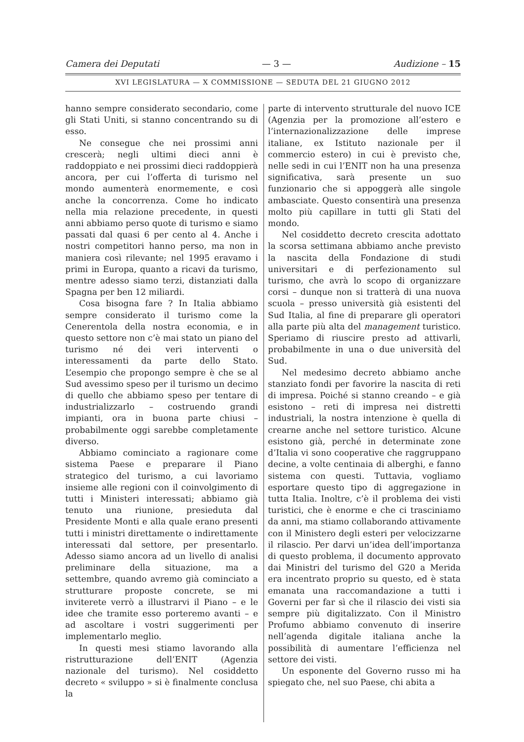Camera dei Deputati — 3 — Audizione – 15
XVI LEGISLATURA — X COMMISSIONE — SEDUTA DEL 21 GIUGNO 2012
hanno sempre considerato secondario, come gli Stati Uniti, si stanno concentrando su di esso.
Ne consegue che nei prossimi anni crescerà; negli ultimi dieci anni è raddoppiato e nei prossimi dieci raddoppierà ancora, per cui l’offerta di turismo nel mondo aumenterà enormemente, e così anche la concorrenza. Come ho indicato nella mia relazione precedente, in questi anni abbiamo perso quote di turismo e siamo passati dal quasi 6 per cento al 4. Anche i nostri competitori hanno perso, ma non in maniera così rilevante; nel 1995 eravamo i primi in Europa, quanto a ricavi da turismo, mentre adesso siamo terzi, distanziati dalla Spagna per ben 12 miliardi.
Cosa bisogna fare ? In Italia abbiamo sempre considerato il turismo come la Cenerentola della nostra economia, e in questo settore non c’è mai stato un piano del turismo né dei veri interventi o interessamenti da parte dello Stato. L’esempio che propongo sempre è che se al Sud avessimo speso per il turismo un decimo di quello che abbiamo speso per tentare di industrializzarlo – costruendo grandi impianti, ora in buona parte chiusi – probabilmente oggi sarebbe completamente diverso.
Abbiamo cominciato a ragionare come sistema Paese e preparare il Piano strategico del turismo, a cui lavoriamo insieme alle regioni con il coinvolgimento di tutti i Ministeri interessati; abbiamo già tenuto una riunione, presieduta dal Presidente Monti e alla quale erano presenti tutti i ministri direttamente o indirettamente interessati dal settore, per presentarlo. Adesso siamo ancora ad un livello di analisi preliminare della situazione, ma a settembre, quando avremo già cominciato a strutturare proposte concrete, se mi inviterete verrò a illustrarvi il Piano – e le idee che tramite esso porteremo avanti – e ad ascoltare i vostri suggerimenti per implementarlo meglio.
In questi mesi stiamo lavorando alla ristrutturazione dell’ENIT (Agenzia nazionale del turismo). Nel cosiddetto decreto « sviluppo » si è finalmente conclusa la
parte di intervento strutturale del nuovo ICE (Agenzia per la promozione all’estero e l’internazionalizzazione delle imprese italiane, ex Istituto nazionale per il commercio estero) in cui è previsto che, nelle sedi in cui l’ENIT non ha una presenza significativa, sarà presente un suo funzionario che si appoggerà alle singole ambasciate. Questo consentirà una presenza molto più capillare in tutti gli Stati del mondo.
Nel cosiddetto decreto crescita adottato la scorsa settimana abbiamo anche previsto la nascita della Fondazione di studi universitari e di perfezionamento sul turismo, che avrà lo scopo di organizzare corsi – dunque non si tratterà di una nuova scuola – presso università già esistenti del Sud Italia, al fine di preparare gli operatori alla parte più alta del management turistico. Speriamo di riuscire presto ad attivarli, probabilmente in una o due università del Sud.
Nel medesimo decreto abbiamo anche stanziato fondi per favorire la nascita di reti di impresa. Poiché si stanno creando – e già esistono – reti di impresa nei distretti industriali, la nostra intenzione è quella di crearne anche nel settore turistico. Alcune esistono già, perché in determinate zone d’Italia vi sono cooperative che raggruppano decine, a volte centinaia di alberghi, e fanno sistema con questi. Tuttavia, vogliamo esportare questo tipo di aggregazione in tutta Italia. Inoltre, c’è il problema dei visti turistici, che è enorme e che ci trasciniamo da anni, ma stiamo collaborando attivamente con il Ministero degli esteri per velocizzarne il rilascio. Per darvi un’idea dell’importanza di questo problema, il documento approvato dai Ministri del turismo del G20 a Merida era incentrato proprio su questo, ed è stata emanata una raccomandazione a tutti i Governi per far sì che il rilascio dei visti sia sempre più digitalizzato. Con il Ministro Profumo abbiamo convenuto di inserire nell’agenda digitale italiana anche la possibilità di aumentare l’efficienza nel settore dei visti.
Un esponente del Governo russo mi ha spiegato che, nel suo Paese, chi abita a